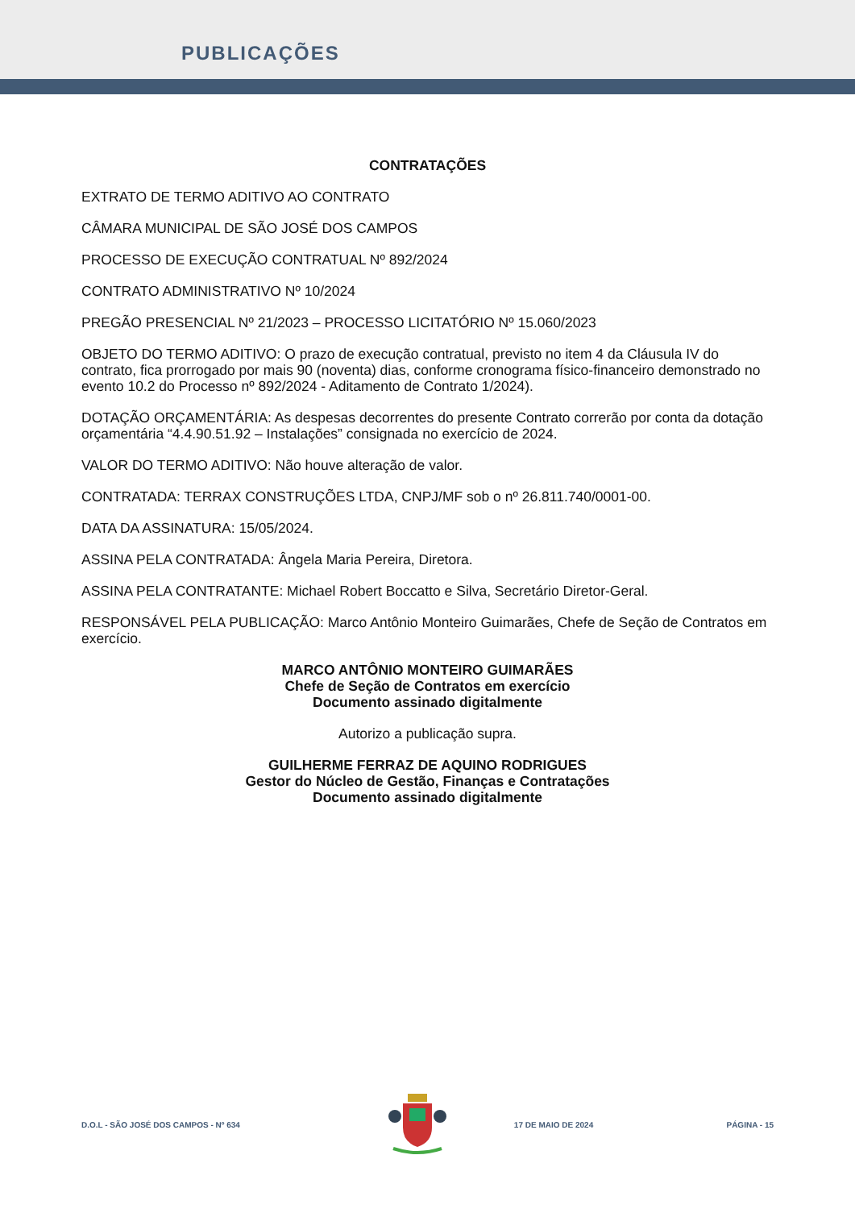PUBLICAÇÕES
CONTRATAÇÕES
EXTRATO DE TERMO ADITIVO AO CONTRATO
CÂMARA MUNICIPAL DE SÃO JOSÉ DOS CAMPOS
PROCESSO DE EXECUÇÃO CONTRATUAL Nº 892/2024
CONTRATO ADMINISTRATIVO Nº 10/2024
PREGÃO PRESENCIAL Nº 21/2023 – PROCESSO LICITATÓRIO Nº 15.060/2023
OBJETO DO TERMO ADITIVO: O prazo de execução contratual, previsto no item 4 da Cláusula IV do contrato, fica prorrogado por mais 90 (noventa) dias, conforme cronograma físico-financeiro demonstrado no evento 10.2 do Processo nº 892/2024 - Aditamento de Contrato 1/2024).
DOTAÇÃO ORÇAMENTÁRIA: As despesas decorrentes do presente Contrato correrão por conta da dotação orçamentária “4.4.90.51.92 – Instalações” consignada no exercício de 2024.
VALOR DO TERMO ADITIVO: Não houve alteração de valor.
CONTRATADA: TERRAX CONSTRUÇÕES LTDA, CNPJ/MF sob o nº 26.811.740/0001-00.
DATA DA ASSINATURA: 15/05/2024.
ASSINA PELA CONTRATADA: Ângela Maria Pereira, Diretora.
ASSINA PELA CONTRATANTE: Michael Robert Boccatto e Silva, Secretário Diretor-Geral.
RESPONSÁVEL PELA PUBLICAÇÃO: Marco Antônio Monteiro Guimarães, Chefe de Seção de Contratos em exercício.
MARCO ANTÔNIO MONTEIRO GUIMARÃES
Chefe de Seção de Contratos em exercício
Documento assinado digitalmente
Autorizo a publicação supra.
GUILHERME FERRAZ DE AQUINO RODRIGUES
Gestor do Núcleo de Gestão, Finanças e Contratações
Documento assinado digitalmente
D.O.L - SÃO JOSÉ DOS CAMPOS - Nº 634 17 DE MAIO DE 2024 PÁGINA - 15